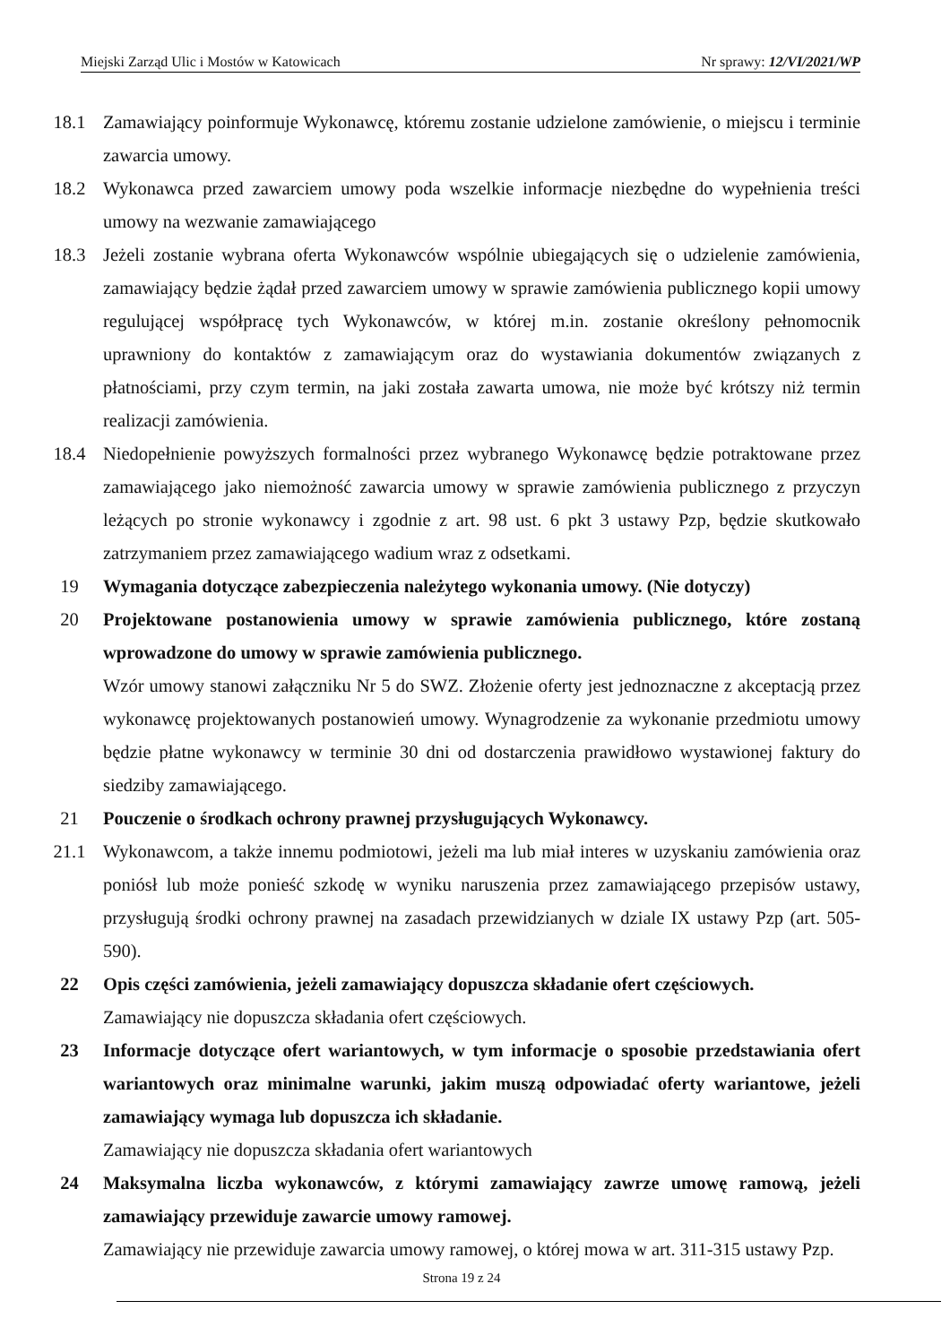Miejski Zarząd Ulic i Mostów w Katowicach Nr sprawy: 12/VI/2021/WP
18.1 Zamawiający poinformuje Wykonawcę, któremu zostanie udzielone zamówienie, o miejscu i terminie zawarcia umowy.
18.2 Wykonawca przed zawarciem umowy poda wszelkie informacje niezbędne do wypełnienia treści umowy na wezwanie zamawiającego
18.3 Jeżeli zostanie wybrana oferta Wykonawców wspólnie ubiegających się o udzielenie zamówienia, zamawiający będzie żądał przed zawarciem umowy w sprawie zamówienia publicznego kopii umowy regulującej współpracę tych Wykonawców, w której m.in. zostanie określony pełnomocnik uprawniony do kontaktów z zamawiającym oraz do wystawiania dokumentów związanych z płatnościami, przy czym termin, na jaki została zawarta umowa, nie może być krótszy niż termin realizacji zamówienia.
18.4 Niedopełnienie powyższych formalności przez wybranego Wykonawcę będzie potraktowane przez zamawiającego jako niemożność zawarcia umowy w sprawie zamówienia publicznego z przyczyn leżących po stronie wykonawcy i zgodnie z art. 98 ust. 6 pkt 3 ustawy Pzp, będzie skutkowało zatrzymaniem przez zamawiającego wadium wraz z odsetkami.
19 Wymagania dotyczące zabezpieczenia należytego wykonania umowy. (Nie dotyczy)
20 Projektowane postanowienia umowy w sprawie zamówienia publicznego, które zostaną wprowadzone do umowy w sprawie zamówienia publicznego.
Wzór umowy stanowi załączniku Nr 5 do SWZ. Złożenie oferty jest jednoznaczne z akceptacją przez wykonawcę projektowanych postanowień umowy. Wynagrodzenie za wykonanie przedmiotu umowy będzie płatne wykonawcy w terminie 30 dni od dostarczenia prawidłowo wystawionej faktury do siedziby zamawiającego.
21 Pouczenie o środkach ochrony prawnej przysługujących Wykonawcy.
21.1 Wykonawcom, a także innemu podmiotowi, jeżeli ma lub miał interes w uzyskaniu zamówienia oraz poniósł lub może ponieść szkodę w wyniku naruszenia przez zamawiającego przepisów ustawy, przysługują środki ochrony prawnej na zasadach przewidzianych w dziale IX ustawy Pzp (art. 505- 590).
22 Opis części zamówienia, jeżeli zamawiający dopuszcza składanie ofert częściowych.
Zamawiający nie dopuszcza składania ofert częściowych.
23 Informacje dotyczące ofert wariantowych, w tym informacje o sposobie przedstawiania ofert wariantowych oraz minimalne warunki, jakim muszą odpowiadać oferty wariantowe, jeżeli zamawiający wymaga lub dopuszcza ich składanie.
Zamawiający nie dopuszcza składania ofert wariantowych
24 Maksymalna liczba wykonawców, z którymi zamawiający zawrze umowę ramową, jeżeli zamawiający przewiduje zawarcie umowy ramowej.
Zamawiający nie przewiduje zawarcia umowy ramowej, o której mowa w art. 311-315 ustawy Pzp.
Strona 19 z 24